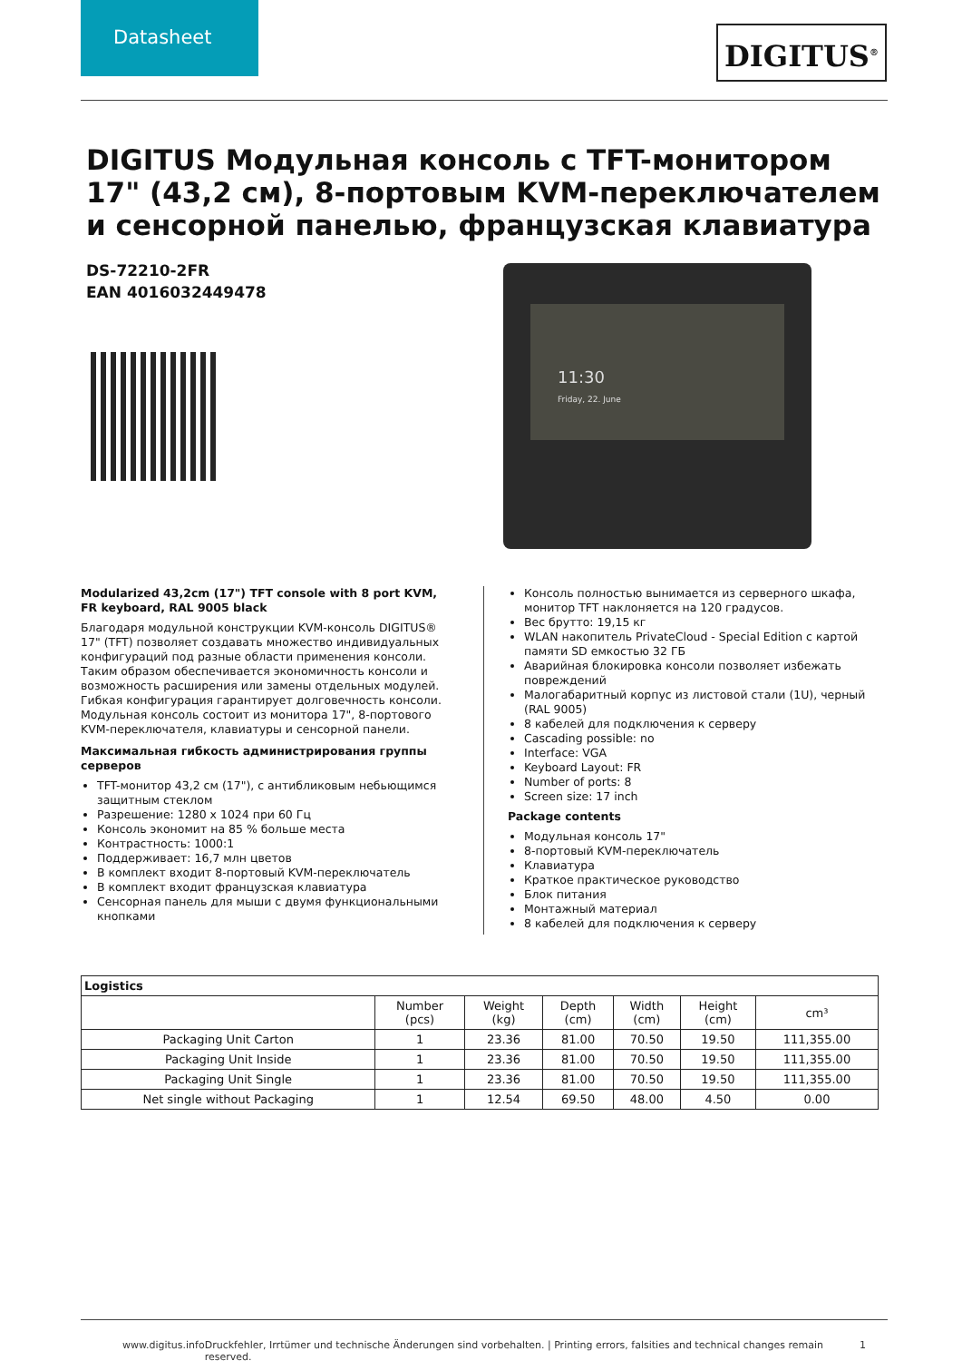Datasheet
DIGITUS<sup>®</sup>
DIGITUS Модульная консоль с TFT-монитором 17" (43,2 см), 8-портовым KVM-переключателем и сенсорной панелью, французская клавиатура
DS-72210-2FR
EAN 4016032449478
11:30
Friday, 22. June
Modularized 43,2cm (17") TFT console with 8 port KVM, FR keyboard, RAL 9005 black
Благодаря модульной конструкции KVM-консоль DIGITUS® 17" (TFT) позволяет создавать множество индивидуальных конфигураций под разные области применения консоли. Таким образом обеспечивается экономичность консоли и возможность расширения или замены отдельных модулей. Гибкая конфигурация гарантирует долговечность консоли. Модульная консоль состоит из монитора 17", 8-портового KVM-переключателя, клавиатуры и сенсорной панели.
Максимальная гибкость администрирования группы серверов
TFT-монитор 43,2 см (17"), с антибликовым небьющимся защитным стеклом
Разрешение: 1280 x 1024 при 60 Гц
Консоль экономит на 85 % больше места
Контрастность: 1000:1
Поддерживает: 16,7 млн цветов
В комплект входит 8-портовый KVM-переключатель
В комплект входит французская клавиатура
Сенсорная панель для мыши с двумя функциональными кнопками
Консоль полностью вынимается из серверного шкафа, монитор TFT наклоняется на 120 градусов.
Вес брутто: 19,15 кг
WLAN накопитель PrivateCloud - Special Edition с картой памяти SD емкостью 32 ГБ
Аварийная блокировка консоли позволяет избежать повреждений
Малогабаритный корпус из листовой стали (1U), черный (RAL 9005)
8 кабелей для подключения к серверу
Cascading possible: no
Interface: VGA
Keyboard Layout: FR
Number of ports: 8
Screen size: 17 inch
Package contents
Модульная консоль 17"
8-портовый KVM-переключатель
Клавиатура
Краткое практическое руководство
Блок питания
Монтажный материал
8 кабелей для подключения к серверу
| Logistics | | | | | | |
| --- | --- | --- | --- | --- | --- | --- |
| | Number (pcs) | Weight (kg) | Depth (cm) | Width (cm) | Height (cm) | cm³ |
| Packaging Unit Carton | 1 | 23.36 | 81.00 | 70.50 | 19.50 | 111,355.00 |
| Packaging Unit Inside | 1 | 23.36 | 81.00 | 70.50 | 19.50 | 111,355.00 |
| Packaging Unit Single | 1 | 23.36 | 81.00 | 70.50 | 19.50 | 111,355.00 |
| Net single without Packaging | 1 | 12.54 | 69.50 | 48.00 | 4.50 | 0.00 |
www.digitus.info Druckfehler, Irrtümer und technische Änderungen sind vorbehalten. | Printing errors, falsities and technical changes remain reserved. 1